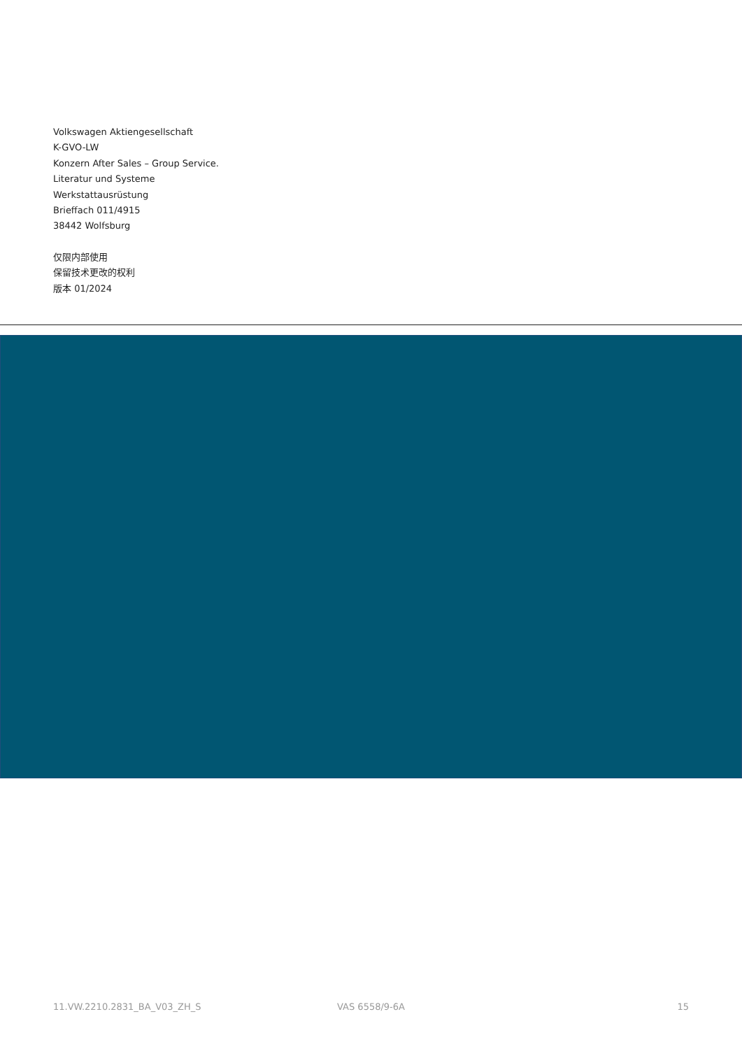Volkswagen Aktiengesellschaft
K-GVO-LW
Konzern After Sales – Group Service.
Literatur und Systeme
Werkstattausrüstung
Brieffach 011/4915
38442 Wolfsburg
仅限内部使用
保留技术更改的权利
版本 01/2024
11.VW.2210.2831_BA_V03_ZH_S VAS 6558/9-6A 15